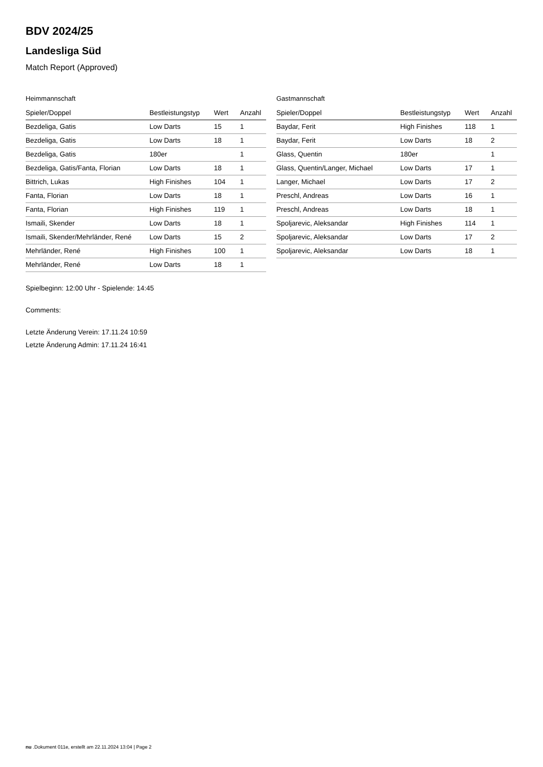BDV 2024/25
Landesliga Süd
Match Report (Approved)
Heimmannschaft
| Spieler/Doppel | Bestleistungstyp | Wert | Anzahl |
| --- | --- | --- | --- |
| Bezdeliga, Gatis | Low Darts | 15 | 1 |
| Bezdeliga, Gatis | Low Darts | 18 | 1 |
| Bezdeliga, Gatis | 180er | | 1 |
| Bezdeliga, Gatis/Fanta, Florian | Low Darts | 18 | 1 |
| Bittrich, Lukas | High Finishes | 104 | 1 |
| Fanta, Florian | Low Darts | 18 | 1 |
| Fanta, Florian | High Finishes | 119 | 1 |
| Ismaili, Skender | Low Darts | 18 | 1 |
| Ismaili, Skender/Mehrländer, René | Low Darts | 15 | 2 |
| Mehrländer, René | High Finishes | 100 | 1 |
| Mehrländer, René | Low Darts | 18 | 1 |
Gastmannschaft
| Spieler/Doppel | Bestleistungstyp | Wert | Anzahl |
| --- | --- | --- | --- |
| Baydar, Ferit | High Finishes | 118 | 1 |
| Baydar, Ferit | Low Darts | 18 | 2 |
| Glass, Quentin | 180er | | 1 |
| Glass, Quentin/Langer, Michael | Low Darts | 17 | 1 |
| Langer, Michael | Low Darts | 17 | 2 |
| Preschl, Andreas | Low Darts | 16 | 1 |
| Preschl, Andreas | Low Darts | 18 | 1 |
| Spoljarevic, Aleksandar | High Finishes | 114 | 1 |
| Spoljarevic, Aleksandar | Low Darts | 17 | 2 |
| Spoljarevic, Aleksandar | Low Darts | 18 | 1 |
Spielbeginn: 12:00 Uhr - Spielende: 14:45
Comments:
Letzte Änderung Verein: 17.11.24 10:59
Letzte Änderung Admin: 17.11.24 16:41
nu .Dokument 011e, erstellt am 22.11.2024 13:04 | Page 2